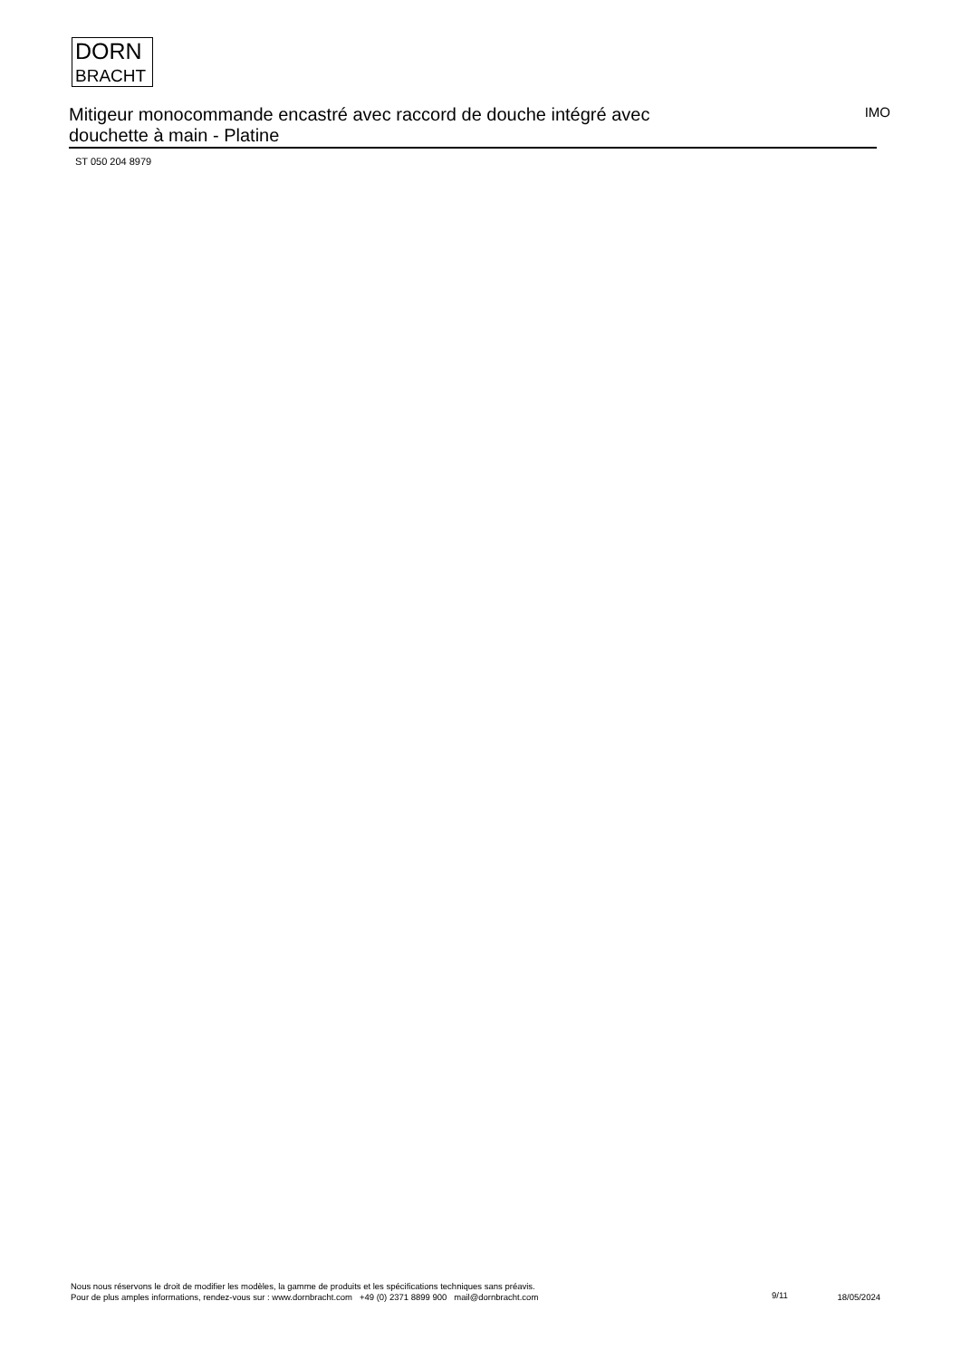DORN
BRACHT
Mitigeur monocommande encastré avec raccord de douche intégré avec douchette à main - Platine
IMO
ST 050 204 8979
Nous nous réservons le droit de modifier les modèles, la gamme de produits et les spécifications techniques sans préavis.
Pour de plus amples informations, rendez-vous sur : www.dornbracht.com +49 (0) 2371 8899 900 mail@dornbracht.com
9/11
18/05/2024